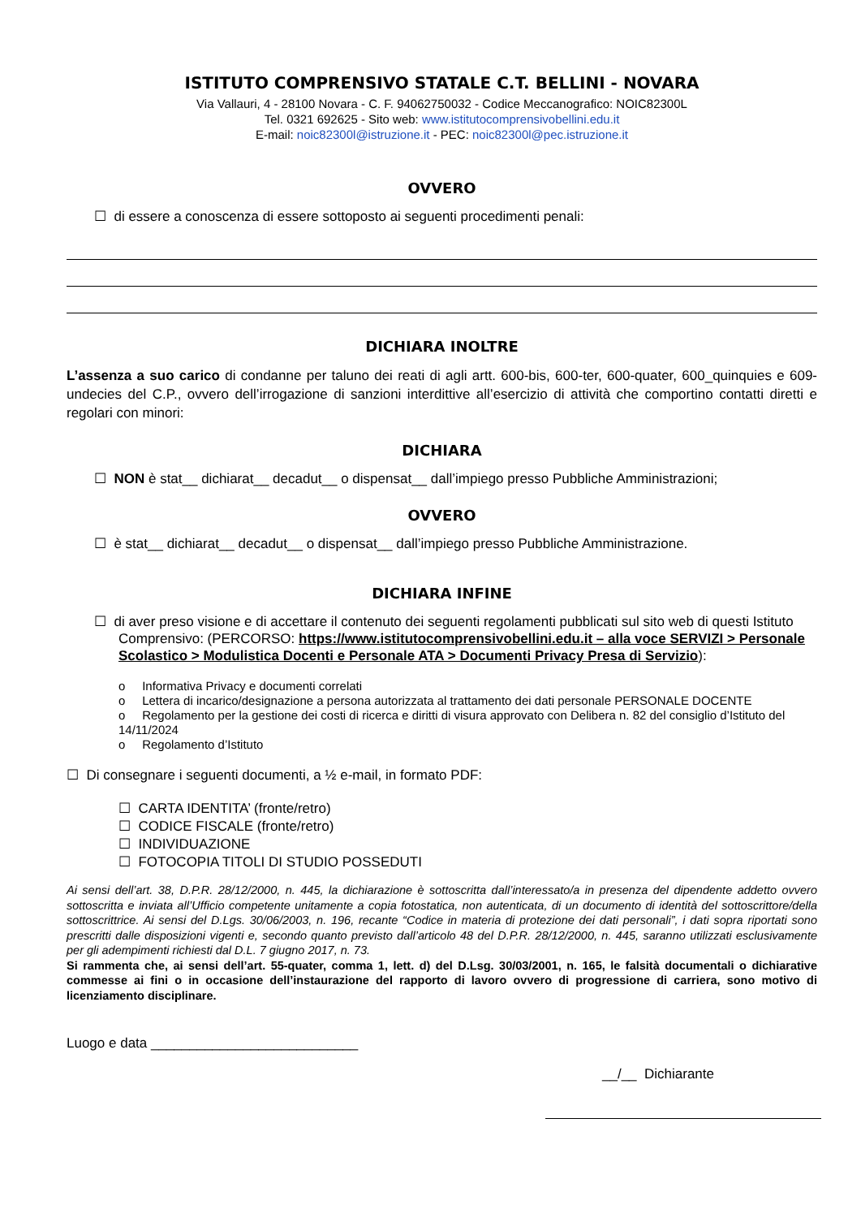ISTITUTO COMPRENSIVO STATALE C.T. BELLINI - NOVARA
Via Vallauri, 4 - 28100 Novara - C. F. 94062750032 - Codice Meccanografico: NOIC82300L
Tel. 0321 692625 - Sito web: www.istitutocomprensivobellini.edu.it
E-mail: noic82300l@istruzione.it - PEC: noic82300l@pec.istruzione.it
OVVERO
☐ di essere a conoscenza di essere sottoposto ai seguenti procedimenti penali:
DICHIARA INOLTRE
L’assenza a suo carico di condanne per taluno dei reati di agli artt. 600-bis, 600-ter, 600-quater, 600_quinquies e 609-undecies del C.P., ovvero dell’irrogazione di sanzioni interdittive all’esercizio di attività che comportino contatti diretti e regolari con minori:
DICHIARA
☐ NON è stat__ dichiarat__ decadut__ o dispensat__ dall’impiego presso Pubbliche Amministrazioni;
OVVERO
☐ è stat__ dichiarat__ decadut__ o dispensat__ dall’impiego presso Pubbliche Amministrazione.
DICHIARA INFINE
☐ di aver preso visione e di accettare il contenuto dei seguenti regolamenti pubblicati sul sito web di questi Istituto Comprensivo: (PERCORSO: https://www.istitutocomprensivobellini.edu.it – alla voce SERVIZI > Personale Scolastico > Modulistica Docenti e Personale ATA > Documenti Privacy Presa di Servizio):
o Informativa Privacy e documenti correlati
o Lettera di incarico/designazione a persona autorizzata al trattamento dei dati personale PERSONALE DOCENTE
o Regolamento per la gestione dei costi di ricerca e diritti di visura approvato con Delibera n. 82 del consiglio d’Istituto del 14/11/2024
o Regolamento d’Istituto
☐ Di consegnare i seguenti documenti, a ½ e-mail, in formato PDF:
☐ CARTA IDENTITA’ (fronte/retro)
☐ CODICE FISCALE (fronte/retro)
☐ INDIVIDUAZIONE
☐ FOTOCOPIA TITOLI DI STUDIO POSSEDUTI
Ai sensi dell’art. 38, D.P.R. 28/12/2000, n. 445, la dichiarazione è sottoscritta dall’interessato/a in presenza del dipendente addetto ovvero sottoscritta e inviata all’Ufficio competente unitamente a copia fotostatica, non autenticata, di un documento di identità del sottoscrittore/della sottoscrittrice. Ai sensi del D.Lgs. 30/06/2003, n. 196, recante “Codice in materia di protezione dei dati personali”, i dati sopra riportati sono prescritti dalle disposizioni vigenti e, secondo quanto previsto dall’articolo 48 del D.P.R. 28/12/2000, n. 445, saranno utilizzati esclusivamente per gli adempimenti richiesti dal D.L. 7 giugno 2017, n. 73.
Si rammenta che, ai sensi dell’art. 55-quater, comma 1, lett. d) del D.Lsg. 30/03/2001, n. 165, le falsità documentali o dichiarative commesse ai fini o in occasione dell’instaurazione del rapporto di lavoro ovvero di progressione di carriera, sono motivo di licenziamento disciplinare.
Luogo e data ___________________________
__/__ Dichiarante